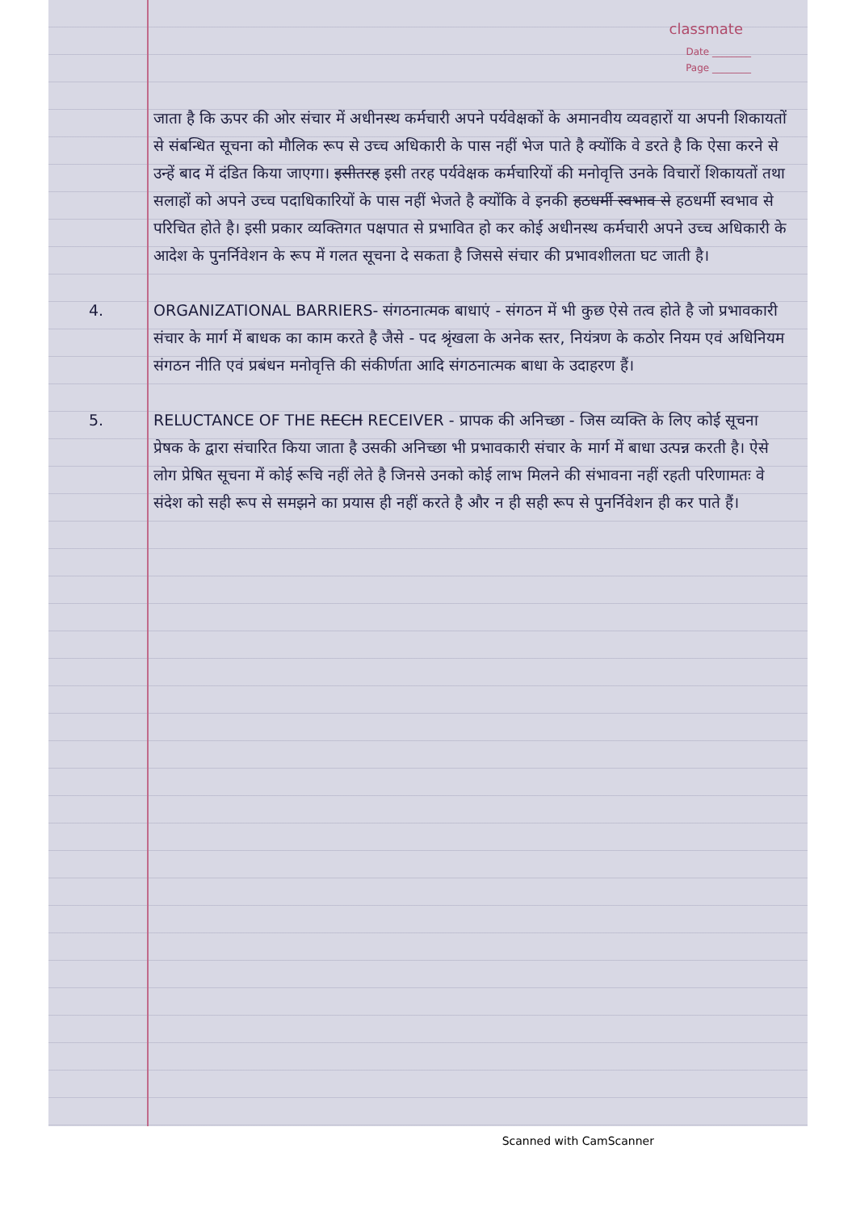classmate
Date ________
Page ________
जाता है कि ऊपर की ओर संचार में अधीनस्थ कर्मचारी अपने पर्यवेक्षकों के अमानवीय व्यवहारों या अपनी शिकायतों से संबन्धित सूचना को मौलिक रूप से उच्च अधिकारी के पास नहीं भेज पाते है क्योंकि वे डरते है कि ऐसा करने से उन्हें बाद में दंडित किया जाएगा। इसीतरह इसी तरह पर्यवेक्षक कर्मचारियों की मनोवृत्ति उनके विचारों शिकायतों तथा सलाहों को अपने उच्च पदाधिकारियों के पास नहीं भेजते है क्योंकि वे इनकी हठधर्मी स्वभाव से हठधर्मी स्वभाव से परिचित होते है। इसी प्रकार व्यक्तिगत पक्षपात से प्रभावित हो कर कोई अधीनस्थ कर्मचारी अपने उच्च अधिकारी के आदेश के पुनर्निवेशन के रूप में गलत सूचना दे सकता है जिससे संचार की प्रभावशीलता घट जाती है।
4. ORGANIZATIONAL BARRIERS- संगठनात्मक बाधाएं - संगठन में भी कुछ ऐसे तत्व होते है जो प्रभावकारी संचार के मार्ग में बाधक का काम करते है जैसे - पद श्रृंखला के अनेक स्तर, नियंत्रण के कठोर नियम एवं अधिनियम संगठन नीति एवं प्रबंधन मनोवृत्ति की संकीर्णता आदि संगठनात्मक बाधा के उदाहरण हैं।
5. RELUCTANCE OF THE RECH RECEIVER - प्रापक की अनिच्छा - जिस व्यक्ति के लिए कोई सूचना प्रेषक के द्वारा संचारित किया जाता है उसकी अनिच्छा भी प्रभावकारी संचार के मार्ग में बाधा उत्पन्न करती है। ऐसे लोग प्रेषित सूचना में कोई रूचि नहीं लेते है जिनसे उनको कोई लाभ मिलने की संभावना नहीं रहती परिणामतः वे संदेश को सही रूप से समझने का प्रयास ही नहीं करते है और न ही सही रूप से पुनर्निवेशन ही कर पाते हैं।
Scanned with CamScanner